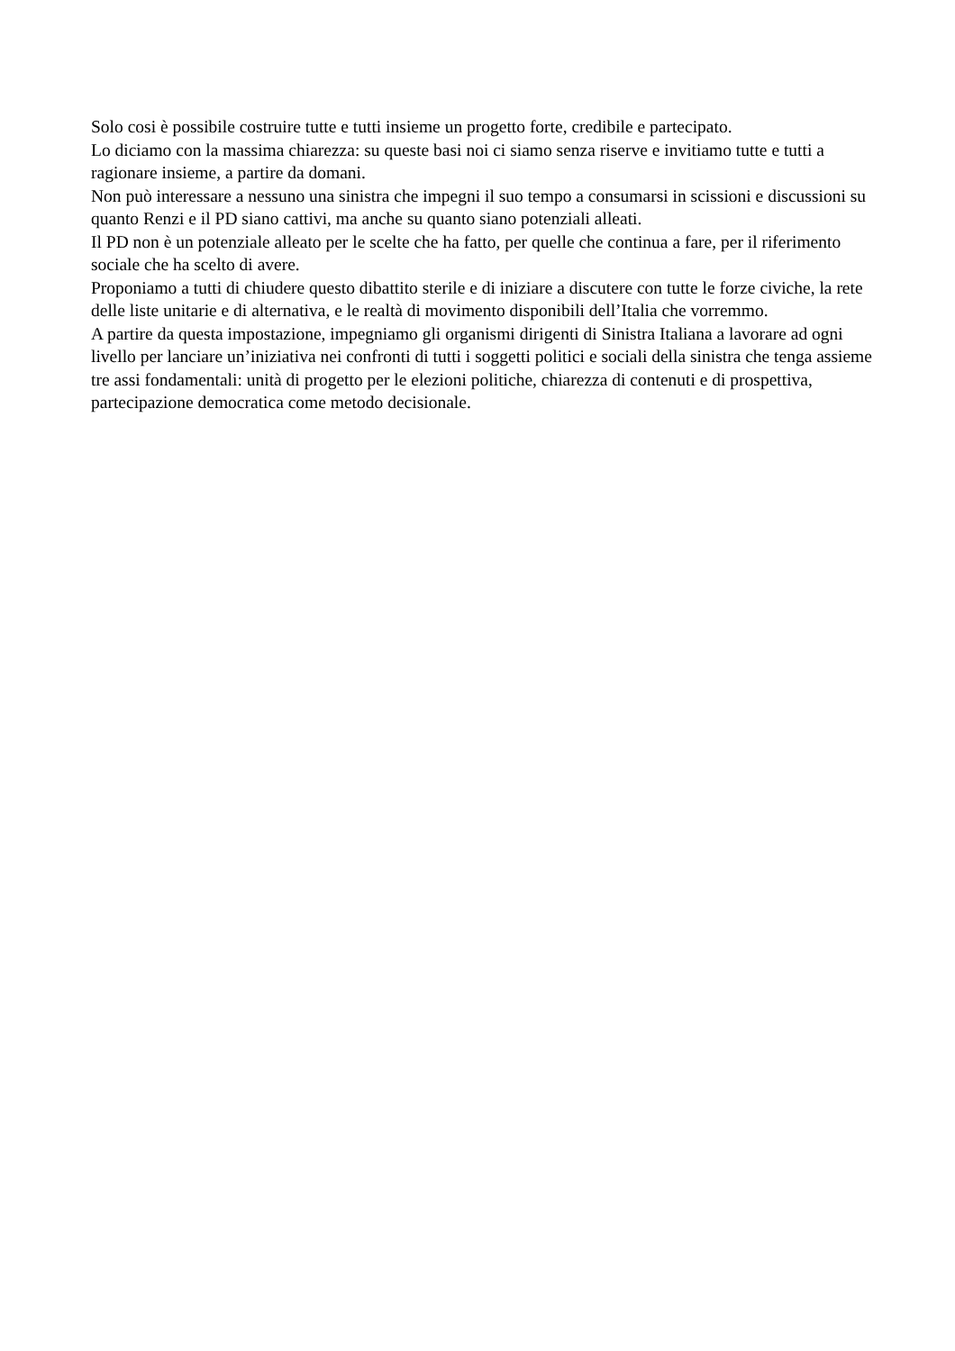Solo cosi è possibile costruire tutte e tutti insieme un progetto forte, credibile e partecipato.
Lo diciamo con la massima chiarezza: su queste basi noi ci siamo senza riserve e invitiamo tutte e tutti a ragionare insieme, a partire da domani.
Non può interessare a nessuno una sinistra che impegni il suo tempo a consumarsi in scissioni e discussioni su quanto Renzi e il PD siano cattivi, ma anche su quanto siano potenziali alleati.
Il PD non è un potenziale alleato per le scelte che ha fatto, per quelle che continua a fare, per il riferimento sociale che ha scelto di avere.
Proponiamo a tutti di chiudere questo dibattito sterile e di iniziare a discutere con tutte le forze civiche, la rete delle liste unitarie e di alternativa, e le realtà di movimento disponibili dell’Italia che vorremmo.
A partire da questa impostazione, impegniamo gli organismi dirigenti di Sinistra Italiana a lavorare ad ogni livello per lanciare un’iniziativa nei confronti di tutti i soggetti politici e sociali della sinistra che tenga assieme tre assi fondamentali: unità di progetto per le elezioni politiche, chiarezza di contenuti e di prospettiva, partecipazione democratica come metodo decisionale.